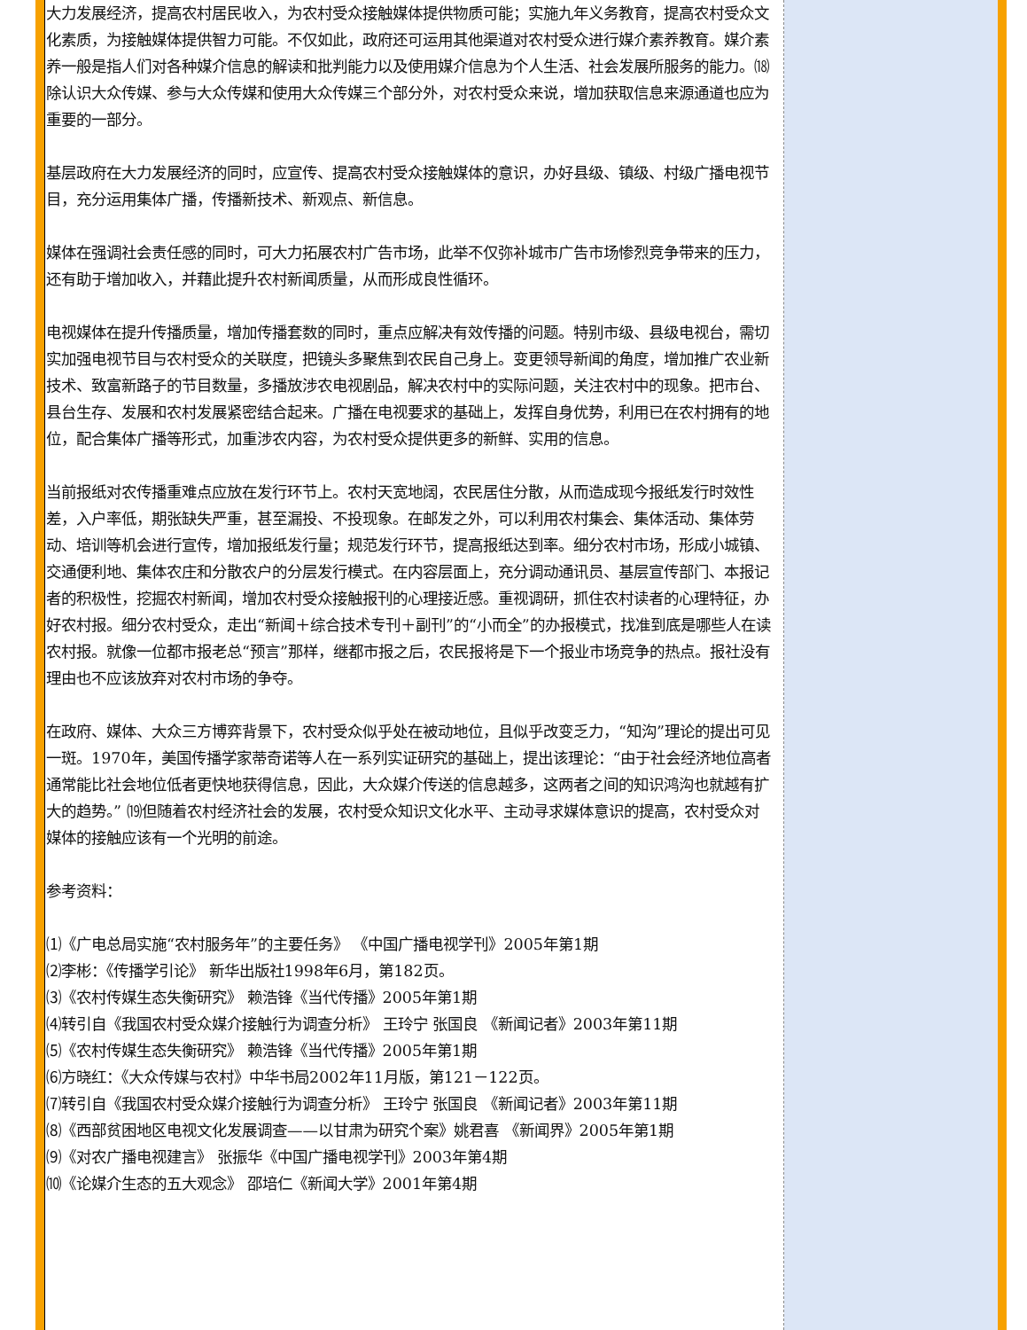大力发展经济，提高农村居民收入，为农村受众接触媒体提供物质可能；实施九年义务教育，提高农村受众文化素质，为接触媒体提供智力可能。不仅如此，政府还可运用其他渠道对农村受众进行媒介素养教育。媒介素养一般是指人们对各种媒介信息的解读和批判能力以及使用媒介信息为个人生活、社会发展所服务的能力。⒅除认识大众传媒、参与大众传媒和使用大众传媒三个部分外，对农村受众来说，增加获取信息来源通道也应为重要的一部分。
基层政府在大力发展经济的同时，应宣传、提高农村受众接触媒体的意识，办好县级、镇级、村级广播电视节目，充分运用集体广播，传播新技术、新观点、新信息。
媒体在强调社会责任感的同时，可大力拓展农村广告市场，此举不仅弥补城市广告市场惨烈竞争带来的压力，还有助于增加收入，并藉此提升农村新闻质量，从而形成良性循环。
电视媒体在提升传播质量，增加传播套数的同时，重点应解决有效传播的问题。特别市级、县级电视台，需切实加强电视节目与农村受众的关联度，把镜头多聚焦到农民自己身上。变更领导新闻的角度，增加推广农业新技术、致富新路子的节目数量，多播放涉农电视剧品，解决农村中的实际问题，关注农村中的现象。把市台、县台生存、发展和农村发展紧密结合起来。广播在电视要求的基础上，发挥自身优势，利用已在农村拥有的地位，配合集体广播等形式，加重涉农内容，为农村受众提供更多的新鲜、实用的信息。
当前报纸对农传播重难点应放在发行环节上。农村天宽地阔，农民居住分散，从而造成现今报纸发行时效性差，入户率低，期张缺失严重，甚至漏投、不投现象。在邮发之外，可以利用农村集会、集体活动、集体劳动、培训等机会进行宣传，增加报纸发行量；规范发行环节，提高报纸达到率。细分农村市场，形成小城镇、交通便利地、集体农庄和分散农户的分层发行模式。在内容层面上，充分调动通讯员、基层宣传部门、本报记者的积极性，挖掘农村新闻，增加农村受众接触报刊的心理接近感。重视调研，抓住农村读者的心理特征，办好农村报。细分农村受众，走出“新闻＋综合技术专刊＋副刊”的“小而全”的办报模式，找准到底是哪些人在读农村报。就像一位都市报老总“预言”那样，继都市报之后，农民报将是下一个报业市场竞争的热点。报社没有理由也不应该放弃对农村市场的争夺。
在政府、媒体、大众三方博弈背景下，农村受众似乎处在被动地位，且似乎改变乏力，“知沟”理论的提出可见一斑。1970年，美国传播学家蒂奇诺等人在一系列实证研究的基础上，提出该理论：“由于社会经济地位高者通常能比社会地位低者更快地获得信息，因此，大众媒介传送的信息越多，这两者之间的知识鸿沟也就越有扩大的趋势。” ⒆但随着农村经济社会的发展，农村受众知识文化水平、主动寻求媒体意识的提高，农村受众对媒体的接触应该有一个光明的前途。
参考资料：
⑴《广电总局实施“农村服务年”的主要任务》 《中国广播电视学刊》2005年第1期
⑵李彬：《传播学引论》 新华出版社1998年6月，第182页。
⑶《农村传媒生态失衡研究》 赖浩锋《当代传播》2005年第1期
⑷转引自《我国农村受众媒介接触行为调查分析》 王玲宁 张国良 《新闻记者》2003年第11期
⑸《农村传媒生态失衡研究》 赖浩锋《当代传播》2005年第1期
⑹方晓红：《大众传媒与农村》中华书局2002年11月版，第121－122页。
⑺转引自《我国农村受众媒介接触行为调查分析》 王玲宁 张国良 《新闻记者》2003年第11期
⑻《西部贫困地区电视文化发展调查——以甘肃为研究个案》姚君喜 《新闻界》2005年第1期
⑼《对农广播电视建言》 张振华《中国广播电视学刊》2003年第4期
⑽《论媒介生态的五大观念》 邵培仁《新闻大学》2001年第4期